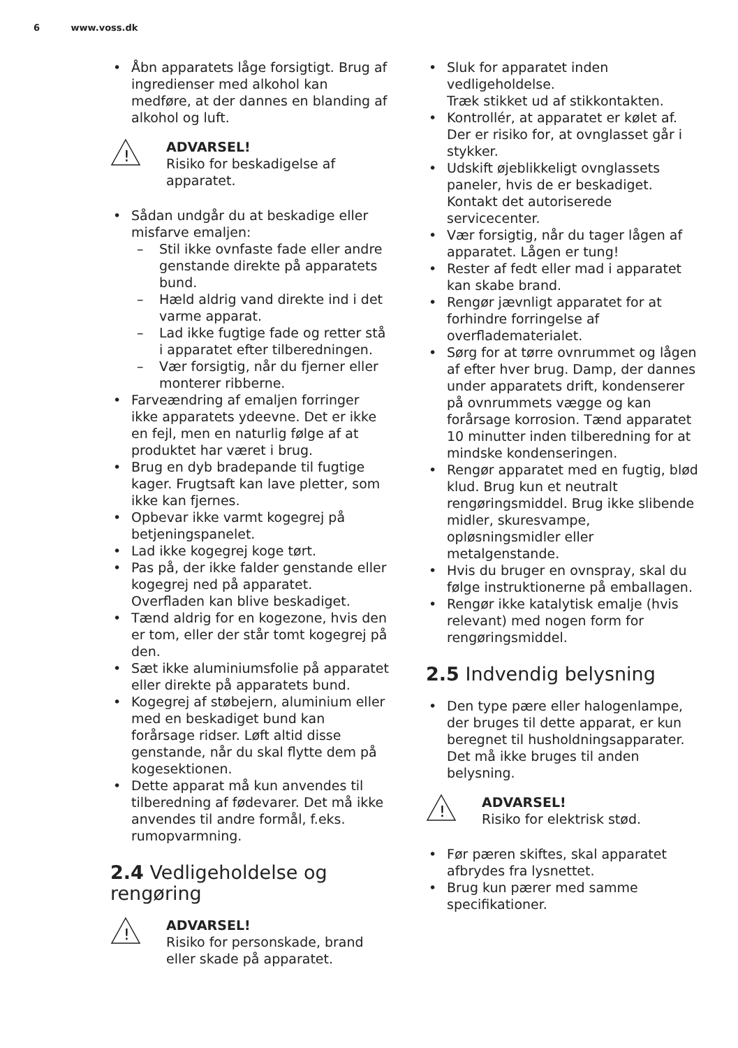6 www.voss.dk
Åbn apparatets låge forsigtigt. Brug af ingredienser med alkohol kan medføre, at der dannes en blanding af alkohol og luft.
!
ADVARSEL!
Risiko for beskadigelse af apparatet.
Sådan undgår du at beskadige eller misfarve emaljen:
Stil ikke ovnfaste fade eller andre genstande direkte på apparatets bund.
Hæld aldrig vand direkte ind i det varme apparat.
Lad ikke fugtige fade og retter stå i apparatet efter tilberedningen.
Vær forsigtig, når du fjerner eller monterer ribberne.
Farveændring af emaljen forringer ikke apparatets ydeevne. Det er ikke en fejl, men en naturlig følge af at produktet har været i brug.
Brug en dyb bradepande til fugtige kager. Frugtsaft kan lave pletter, som ikke kan fjernes.
Opbevar ikke varmt kogegrej på betjeningspanelet.
Lad ikke kogegrej koge tørt.
Pas på, der ikke falder genstande eller kogegrej ned på apparatet. Overfladen kan blive beskadiget.
Tænd aldrig for en kogezone, hvis den er tom, eller der står tomt kogegrej på den.
Sæt ikke aluminiumsfolie på apparatet eller direkte på apparatets bund.
Kogegrej af støbejern, aluminium eller med en beskadiget bund kan forårsage ridser. Løft altid disse genstande, når du skal flytte dem på kogesektionen.
Dette apparat må kun anvendes til tilberedning af fødevarer. Det må ikke anvendes til andre formål, f.eks. rumopvarmning.
2.4 Vedligeholdelse og rengøring
!
ADVARSEL!
Risiko for personskade, brand eller skade på apparatet.
Sluk for apparatet inden vedligeholdelse.
Træk stikket ud af stikkontakten.
Kontrollér, at apparatet er kølet af. Der er risiko for, at ovnglasset går i stykker.
Udskift øjeblikkeligt ovnglassets paneler, hvis de er beskadiget. Kontakt det autoriserede servicecenter.
Vær forsigtig, når du tager lågen af apparatet. Lågen er tung!
Rester af fedt eller mad i apparatet kan skabe brand.
Rengør jævnligt apparatet for at forhindre forringelse af overflademateri­alet.
Sørg for at tørre ovnrummet og lågen af efter hver brug. Damp, der dannes under apparatets drift, kondenserer på ovnrummets vægge og kan forårsage korrosion. Tænd apparatet 10 minutter inden tilberedning for at mindske kondenseringen.
Rengør apparatet med en fugtig, blød klud. Brug kun et neutralt rengøringsmiddel. Brug ikke slibende midler, skuresvampe, opløsningsmidler eller metalgenstande.
Hvis du bruger en ovnspray, skal du følge instruktionerne på emballagen.
Rengør ikke katalytisk emalje (hvis relevant) med nogen form for rengøringsmiddel.
2.5 Indvendig belysning
Den type pære eller halogenlampe, der bruges til dette apparat, er kun beregnet til husholdningsapparater. Det må ikke bruges til anden belysning.
!
ADVARSEL!
Risiko for elektrisk stød.
Før pæren skiftes, skal apparatet afbrydes fra lysnettet.
Brug kun pærer med samme specifikationer.